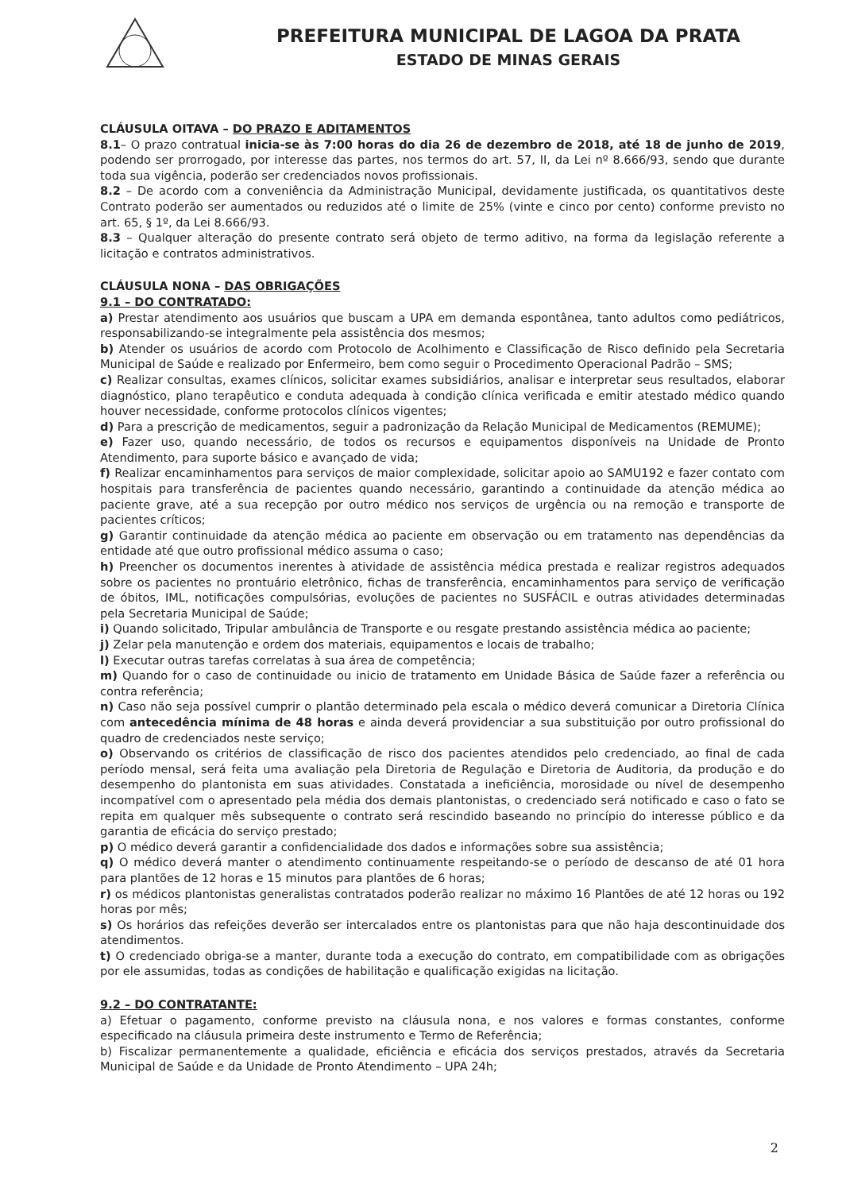PREFEITURA MUNICIPAL DE LAGOA DA PRATA
ESTADO DE MINAS GERAIS
CLÁUSULA OITAVA – DO PRAZO E ADITAMENTOS
8.1– O prazo contratual inicia-se às 7:00 horas do dia 26 de dezembro de 2018, até 18 de junho de 2019, podendo ser prorrogado, por interesse das partes, nos termos do art. 57, II, da Lei nº 8.666/93, sendo que durante toda sua vigência, poderão ser credenciados novos profissionais.
8.2 – De acordo com a conveniência da Administração Municipal, devidamente justificada, os quantitativos deste Contrato poderão ser aumentados ou reduzidos até o limite de 25% (vinte e cinco por cento) conforme previsto no art. 65, § 1º, da Lei 8.666/93.
8.3 – Qualquer alteração do presente contrato será objeto de termo aditivo, na forma da legislação referente a licitação e contratos administrativos.
CLÁUSULA NONA – DAS OBRIGAÇÕES
9.1 – DO CONTRATADO:
a) Prestar atendimento aos usuários que buscam a UPA em demanda espontânea, tanto adultos como pediátricos, responsabilizando-se integralmente pela assistência dos mesmos;
b) Atender os usuários de acordo com Protocolo de Acolhimento e Classificação de Risco definido pela Secretaria Municipal de Saúde e realizado por Enfermeiro, bem como seguir o Procedimento Operacional Padrão – SMS;
c) Realizar consultas, exames clínicos, solicitar exames subsidiários, analisar e interpretar seus resultados, elaborar diagnóstico, plano terapêutico e conduta adequada à condição clínica verificada e emitir atestado médico quando houver necessidade, conforme protocolos clínicos vigentes;
d) Para a prescrição de medicamentos, seguir a padronização da Relação Municipal de Medicamentos (REMUME);
e) Fazer uso, quando necessário, de todos os recursos e equipamentos disponíveis na Unidade de Pronto Atendimento, para suporte básico e avançado de vida;
f) Realizar encaminhamentos para serviços de maior complexidade, solicitar apoio ao SAMU192 e fazer contato com hospitais para transferência de pacientes quando necessário, garantindo a continuidade da atenção médica ao paciente grave, até a sua recepção por outro médico nos serviços de urgência ou na remoção e transporte de pacientes críticos;
g) Garantir continuidade da atenção médica ao paciente em observação ou em tratamento nas dependências da entidade até que outro profissional médico assuma o caso;
h) Preencher os documentos inerentes à atividade de assistência médica prestada e realizar registros adequados sobre os pacientes no prontuário eletrônico, fichas de transferência, encaminhamentos para serviço de verificação de óbitos, IML, notificações compulsórias, evoluções de pacientes no SUSFÁCIL e outras atividades determinadas pela Secretaria Municipal de Saúde;
i) Quando solicitado, Tripular ambulância de Transporte e ou resgate prestando assistência médica ao paciente;
j) Zelar pela manutenção e ordem dos materiais, equipamentos e locais de trabalho;
l) Executar outras tarefas correlatas à sua área de competência;
m) Quando for o caso de continuidade ou inicio de tratamento em Unidade Básica de Saúde fazer a referência ou contra referência;
n) Caso não seja possível cumprir o plantão determinado pela escala o médico deverá comunicar a Diretoria Clínica com antecedência mínima de 48 horas e ainda deverá providenciar a sua substituição por outro profissional do quadro de credenciados neste serviço;
o) Observando os critérios de classificação de risco dos pacientes atendidos pelo credenciado, ao final de cada período mensal, será feita uma avaliação pela Diretoria de Regulação e Diretoria de Auditoria, da produção e do desempenho do plantonista em suas atividades. Constatada a ineficiência, morosidade ou nível de desempenho incompatível com o apresentado pela média dos demais plantonistas, o credenciado será notificado e caso o fato se repita em qualquer mês subsequente o contrato será rescindido baseando no princípio do interesse público e da garantia de eficácia do serviço prestado;
p) O médico deverá garantir a confidencialidade dos dados e informações sobre sua assistência;
q) O médico deverá manter o atendimento continuamente respeitando-se o período de descanso de até 01 hora para plantões de 12 horas e 15 minutos para plantões de 6 horas;
r) os médicos plantonistas generalistas contratados poderão realizar no máximo 16 Plantões de até 12 horas ou 192 horas por mês;
s) Os horários das refeições deverão ser intercalados entre os plantonistas para que não haja descontinuidade dos atendimentos.
t) O credenciado obriga-se a manter, durante toda a execução do contrato, em compatibilidade com as obrigações por ele assumidas, todas as condições de habilitação e qualificação exigidas na licitação.
9.2 – DO CONTRATANTE:
a) Efetuar o pagamento, conforme previsto na cláusula nona, e nos valores e formas constantes, conforme especificado na cláusula primeira deste instrumento e Termo de Referência;
b) Fiscalizar permanentemente a qualidade, eficiência e eficácia dos serviços prestados, através da Secretaria Municipal de Saúde e da Unidade de Pronto Atendimento – UPA 24h;
2